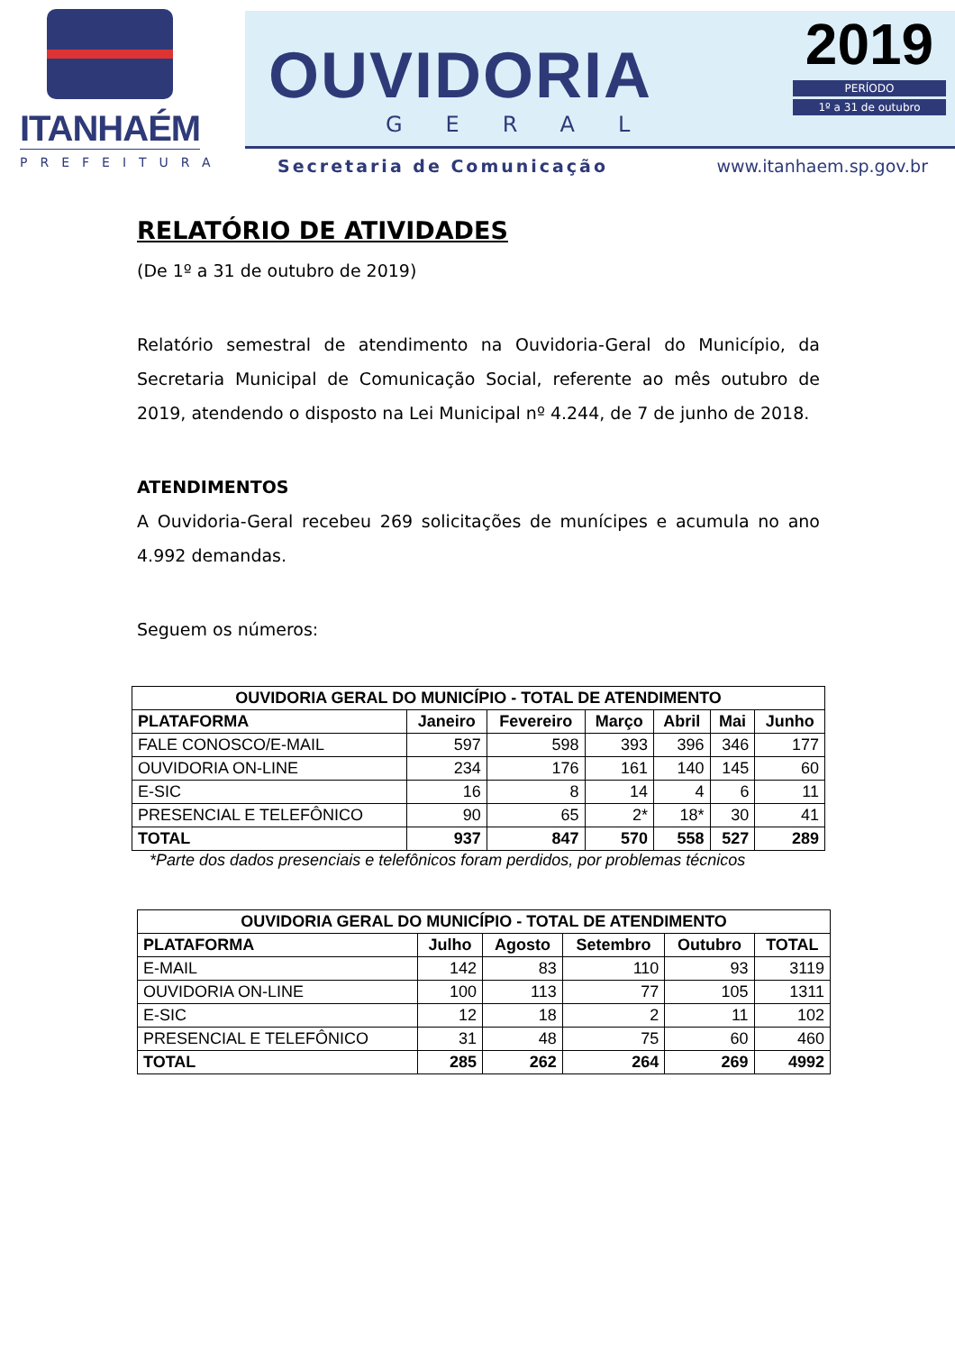ITANHAÉM
PREFEITURA
OUVIDORIA
GERAL
2019
PERÍODO
1º a 31 de outubro
Secretaria de Comunicação www.itanhaem.sp.gov.br
RELATÓRIO DE ATIVIDADES
(De 1º a 31 de outubro de 2019)
Relatório semestral de atendimento na Ouvidoria-Geral do Município, da Secretaria Municipal de Comunicação Social, referente ao mês outubro de 2019, atendendo o disposto na Lei Municipal nº 4.244, de 7 de junho de 2018.
ATENDIMENTOS
A Ouvidoria-Geral recebeu 269 solicitações de munícipes e acumula no ano 4.992 demandas.
Seguem os números:
| OUVIDORIA GERAL DO MUNICÍPIO - TOTAL DE ATENDIMENTO | | | | | | |
| --- | --- | --- | --- | --- | --- | --- |
| PLATAFORMA | Janeiro | Fevereiro | Março | Abril | Mai | Junho |
| FALE CONOSCO/E-MAIL | 597 | 598 | 393 | 396 | 346 | 177 |
| OUVIDORIA ON-LINE | 234 | 176 | 161 | 140 | 145 | 60 |
| E-SIC | 16 | 8 | 14 | 4 | 6 | 11 |
| PRESENCIAL E TELEFÔNICO | 90 | 65 | 2* | 18* | 30 | 41 |
| TOTAL | 937 | 847 | 570 | 558 | 527 | 289 |
*Parte dos dados presenciais e telefônicos foram perdidos, por problemas técnicos
| OUVIDORIA GERAL DO MUNICÍPIO - TOTAL DE ATENDIMENTO | | | | | |
| --- | --- | --- | --- | --- | --- |
| PLATAFORMA | Julho | Agosto | Setembro | Outubro | TOTAL |
| E-MAIL | 142 | 83 | 110 | 93 | 3119 |
| OUVIDORIA ON-LINE | 100 | 113 | 77 | 105 | 1311 |
| E-SIC | 12 | 18 | 2 | 11 | 102 |
| PRESENCIAL E TELEFÔNICO | 31 | 48 | 75 | 60 | 460 |
| TOTAL | 285 | 262 | 264 | 269 | 4992 |